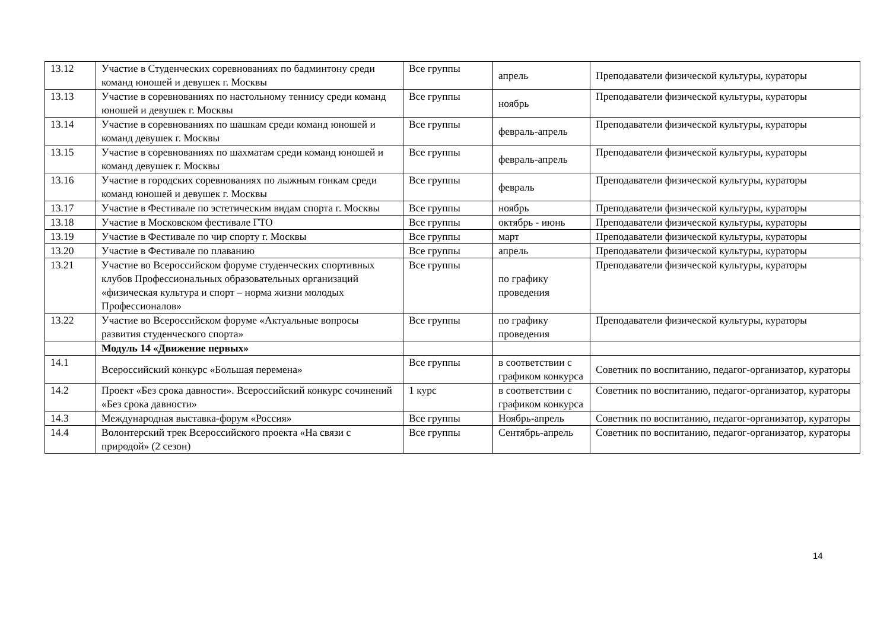| 13.12 | Участие в Студенческих соревнованиях по бадминтону среди команд юношей и девушек г. Москвы | Все группы | апрель | Преподаватели физической культуры, кураторы |
| 13.13 | Участие в соревнованиях по настольному теннису среди команд юношей и девушек г. Москвы | Все группы | ноябрь | Преподаватели физической культуры, кураторы |
| 13.14 | Участие в соревнованиях по шашкам среди команд юношей и команд девушек г. Москвы | Все группы | февраль-апрель | Преподаватели физической культуры, кураторы |
| 13.15 | Участие в соревнованиях по шахматам среди команд юношей и команд девушек г. Москвы | Все группы | февраль-апрель | Преподаватели физической культуры, кураторы |
| 13.16 | Участие в городских соревнованиях по лыжным гонкам среди команд юношей и девушек г. Москвы | Все группы | февраль | Преподаватели физической культуры, кураторы |
| 13.17 | Участие в Фестивале по эстетическим видам спорта г. Москвы | Все группы | ноябрь | Преподаватели физической культуры, кураторы |
| 13.18 | Участие в Московском фестивале ГТО | Все группы | октябрь - июнь | Преподаватели физической культуры, кураторы |
| 13.19 | Участие в Фестивале по чир спорту г. Москвы | Все группы | март | Преподаватели физической культуры, кураторы |
| 13.20 | Участие в Фестивале по плаванию | Все группы | апрель | Преподаватели физической культуры, кураторы |
| 13.21 | Участие во Всероссийском форуме студенческих спортивных клубов Профессиональных образовательных организаций «физическая культура и спорт – норма жизни молодых Профессионалов» | Все группы | по графику проведения | Преподаватели физической культуры, кураторы |
| 13.22 | Участие во Всероссийском форуме «Актуальные вопросы развития студенческого спорта» | Все группы | по графику проведения | Преподаватели физической культуры, кураторы |
| | Модуль 14 «Движение первых» | | | |
| 14.1 | Всероссийский конкурс «Большая перемена» | Все группы | в соответствии с графиком конкурса | Советник по воспитанию, педагог-организатор, кураторы |
| 14.2 | Проект «Без срока давности». Всероссийский конкурс сочинений «Без срока давности» | 1 курс | в соответствии с графиком конкурса | Советник по воспитанию, педагог-организатор, кураторы |
| 14.3 | Международная выставка-форум «Россия» | Все группы | Ноябрь-апрель | Советник по воспитанию, педагог-организатор, кураторы |
| 14.4 | Волонтерский трек Всероссийского проекта «На связи с природой» (2 сезон) | Все группы | Сентябрь-апрель | Советник по воспитанию, педагог-организатор, кураторы |
14